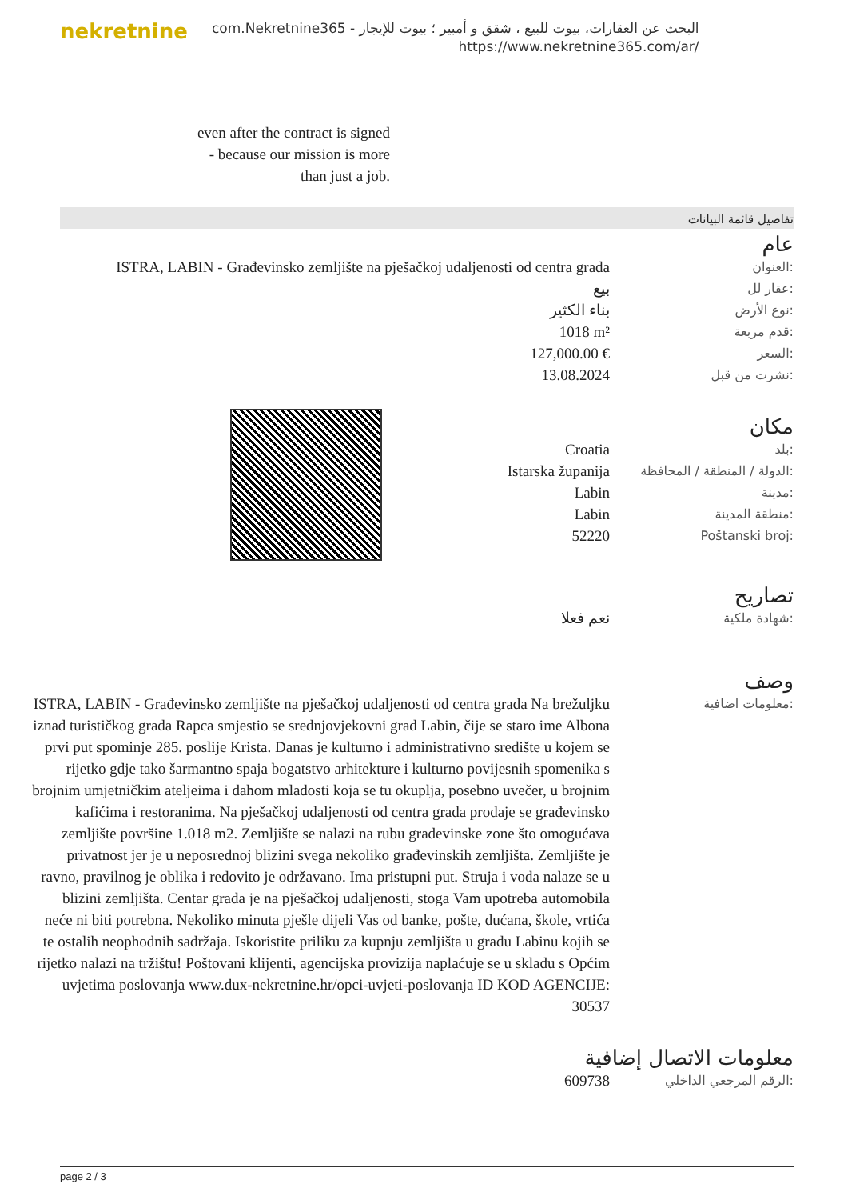nekretnine
البحث عن العقارات، بيوت للبيع ، شقق و أمبير ؛ بيوت للإيجار - com.Nekretnine365
https://www.nekretnine365.com/ar/
even after the contract is signed
- because our mission is more
than just a job.
تفاصيل قائمة البيانات
عام
| ISTRA, LABIN - Građevinsko zemljište na pješačkoj udaljenosti od centra grada | العنوان: |
| بيع | عقار لل: |
| بناء الكثير | نوع الأرض: |
| 1018 m² | قدم مربعة: |
| 127,000.00 € | السعر: |
| 13.08.2024 | نشرت من قبل: |
مكان
| Croatia | بلد: |
| Istarska županija | الدولة / المنطقة / المحافظة: |
| Labin | مدينة: |
| Labin | منطقة المدينة: |
| 52220 | Poštanski broj: |
تصاريح
| نعم فعلا | شهادة ملكية: |
وصف
| ISTRA, LABIN - Građevinsko zemljište na pješačkoj udaljenosti od centra grada Na brežuljku iznad turističkog grada Rapca smjestio se srednjovjekovni grad Labin, čije se staro ime Albona prvi put spominje 285. poslije Krista. Danas je kulturno i administrativno središte u kojem se rijetko gdje tako šarmantno spaja bogatstvo arhitekture i kulturno povijesnih spomenika s brojnim umjetničkim ateljeima i dahom mladosti koja se tu okuplja, posebno uvečer, u brojnim kafićima i restoranima. Na pješačkoj udaljenosti od centra grada prodaje se građevinsko zemljište površine 1.018 m2. Zemljište se nalazi na rubu građevinske zone što omogućava privatnost jer je u neposrednoj blizini svega nekoliko građevinskih zemljišta. Zemljište je ravno, pravilnog je oblika i redovito je održavano. Ima pristupni put. Struja i voda nalaze se u blizini zemljišta. Centar grada je na pješačkoj udaljenosti, stoga Vam upotreba automobila neće ni biti potrebna. Nekoliko minuta pješle dijeli Vas od banke, pošte, dućana, škole, vrtića te ostalih neophodnih sadržaja. Iskoristite priliku za kupnju zemljišta u gradu Labinu kojih se rijetko nalazi na tržištu! Poštovani klijenti, agencijska provizija naplaćuje se u skladu s Općim uvjetima poslovanja www.dux-nekretnine.hr/opci-uvjeti-poslovanja ID KOD AGENCIJE: 30537 | معلومات اضافية: |
معلومات الاتصال إضافية
| 609738 | الرقم المرجعي الداخلي: |
page 2 / 3